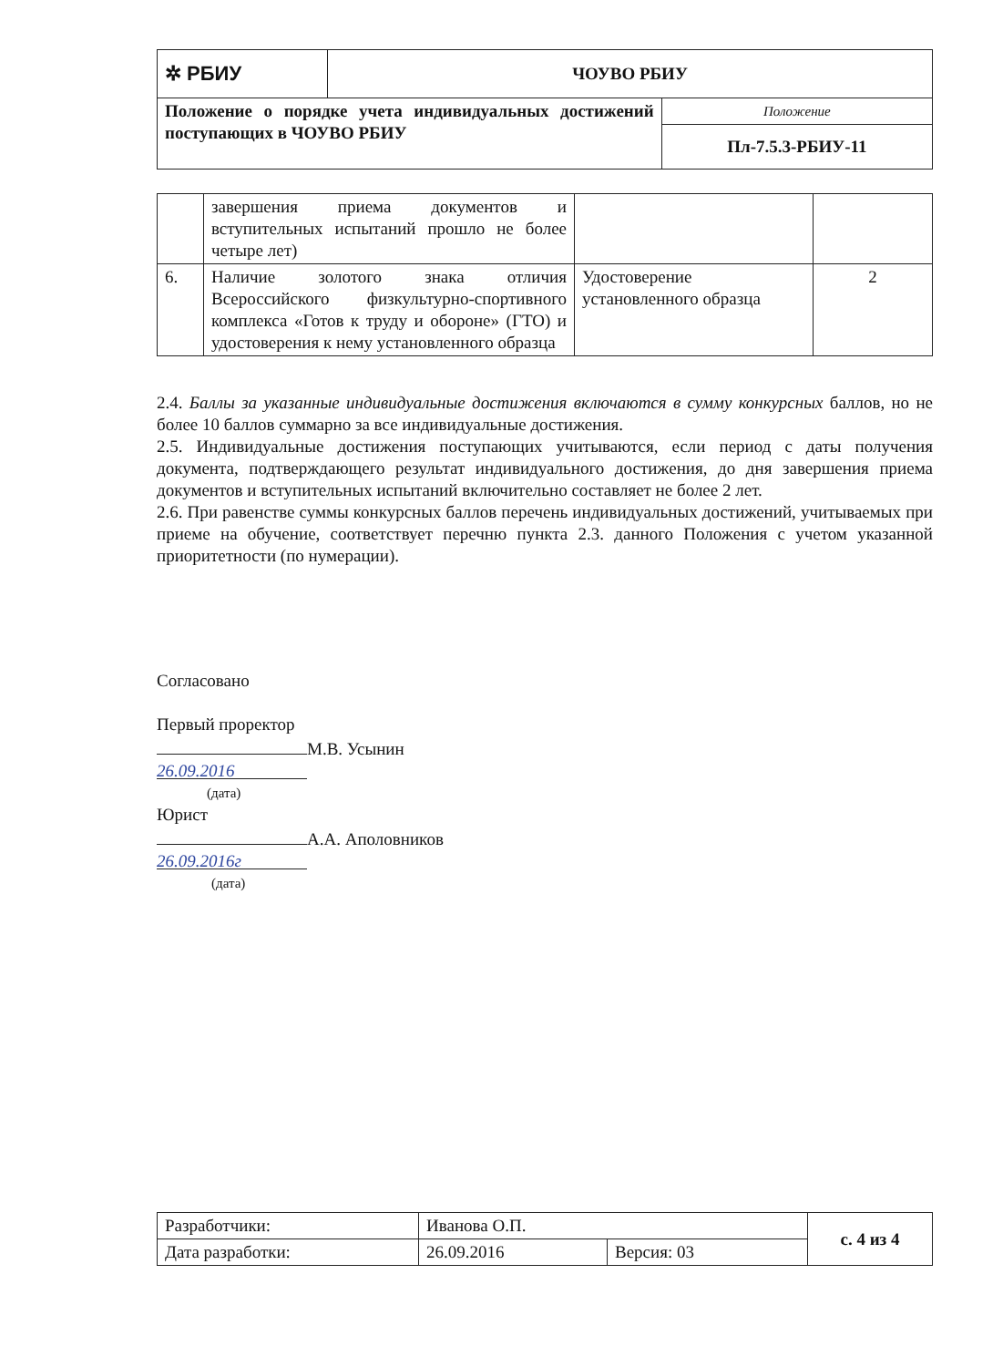| ✲ РБИУ | ЧОУВО РБИУ | |
| Положение о порядке учета индивидуальных достижений поступающих в ЧОУВО РБИУ | | Положение |
| | | Пл-7.5.3-РБИУ-11 |
| | завершения приема документов и вступительных испытаний прошло не более четыре лет) | | |
| 6. | Наличие золотого знака отличия Всероссийского физкультурно-спортивного комплекса «Готов к труду и обороне» (ГТО) и удостоверения к нему установленного образца | Удостоверение установленного образца | 2 |
2.4. Баллы за указанные индивидуальные достижения включаются в сумму конкурсных баллов, но не более 10 баллов суммарно за все индивидуальные достижения.
2.5. Индивидуальные достижения поступающих учитываются, если период с даты получения документа, подтверждающего результат индивидуального достижения, до дня завершения приема документов и вступительных испытаний включительно составляет не более 2 лет.
2.6. При равенстве суммы конкурсных баллов перечень индивидуальных достижений, учитываемых при приеме на обучение, соответствует перечню пункта 2.3. данного Положения с учетом указанной приоритетности (по нумерации).
Согласовано
Первый проректор
М.В. Усынин
26.09.2016
(дата)
Юрист
А.А. Аполовников
26.09.2016г
(дата)
| Разработчики: | Иванова О.П. | | с. 4 из 4 |
| Дата разработки: | 26.09.2016 | Версия: 03 | |